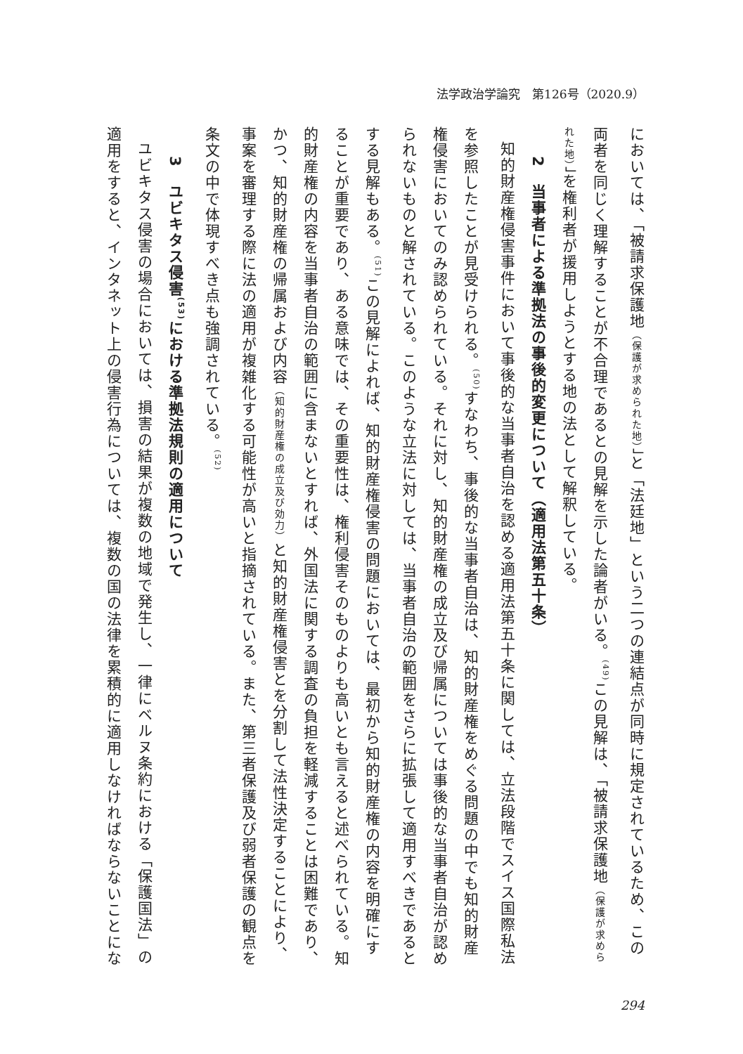法学政治学論究　第126号（2020.9）
においては、「被請求保護地（保護が求められた地）」と「法廷地」という二つの連結点が同時に規定されているため、この両者を同じく理解することが不合理であるとの見解を示した論者がいる。<sup>(49)</sup>この見解は、「被請求保護地（保護が求められた地）」を権利者が援用しようとする地の法として解釈している。
2　当事者による準拠法の事後的変更について（適用法第五十条）
知的財産権侵害事件において事後的な当事者自治を認める適用法第五十条に関しては、立法段階でスイス国際私法を参照したことが見受けられる。<sup>(50)</sup>すなわち、事後的な当事者自治は、知的財産権をめぐる問題の中でも知的財産権侵害においてのみ認められている。それに対し、知的財産権の成立及び帰属については事後的な当事者自治が認められないものと解されている。このような立法に対しては、当事者自治の範囲をさらに拡張して適用すべきであるとする見解もある。<sup>(51)</sup>この見解によれば、知的財産権侵害の問題においては、最初から知的財産権の内容を明確にすることが重要であり、ある意味では、その重要性は、権利侵害そのものよりも高いとも言えると述べられている。知的財産権の内容を当事者自治の範囲に含まないとすれば、外国法に関する調査の負担を軽減することは困難であり、かつ、知的財産権の帰属および内容（知的財産権の成立及び効力）と知的財産権侵害とを分割して法性決定することにより、事案を審理する際に法の適用が複雑化する可能性が高いと指摘されている。また、第三者保護及び弱者保護の観点を条文の中で体現すべき点も強調されている。<sup>(52)</sup>
3　ユビキタス侵害<sup>(53)</sup>における準拠法規則の適用について
ユビキタス侵害の場合においては、損害の結果が複数の地域で発生し、一律にベルヌ条約における「保護国法」の適用をすると、インタネット上の侵害行為については、複数の国の法律を累積的に適用しなければならないことにな
294